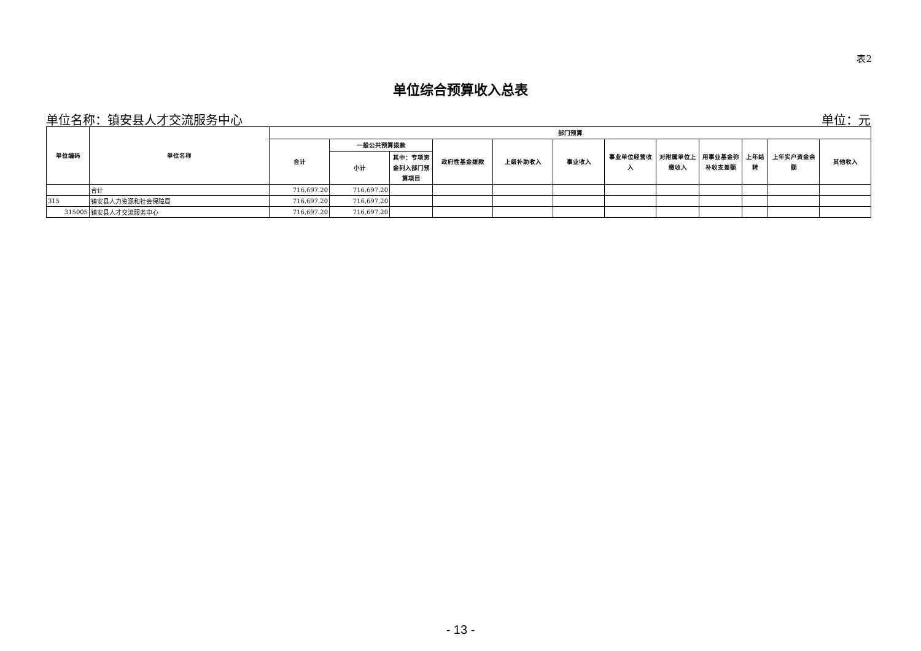表2
单位综合预算收入总表
单位名称：镇安县人才交流服务中心 单位：元
| 单位编码 | 单位名称 | 部门预算 | | | | | | | | | | | |
| --- | --- | --- | --- | --- | --- | --- | --- | --- | --- | --- | --- | --- | --- |
| | | 合计 | 一般公共预算拨款 | | 政府性基金拨款 | 上级补助收入 | 事业收入 | 事业单位经营收入 | 对附属单位上缴收入 | 用事业基金弥补收支差额 | 上年结转 | 上年实户资金余额 | 其他收入 |
| | | | 小计 | 其中：专项资金列入部门预算项目 | | | | | | | | | |
| | 合计 | 716,697.20 | 716,697.20 | | | | | | | | | | |
| 315 | 镇安县人力资源和社会保障局 | 716,697.20 | 716,697.20 | | | | | | | | | | |
| 315005 | 镇安县人才交流服务中心 | 716,697.20 | 716,697.20 | | | | | | | | | | |
- 13 -